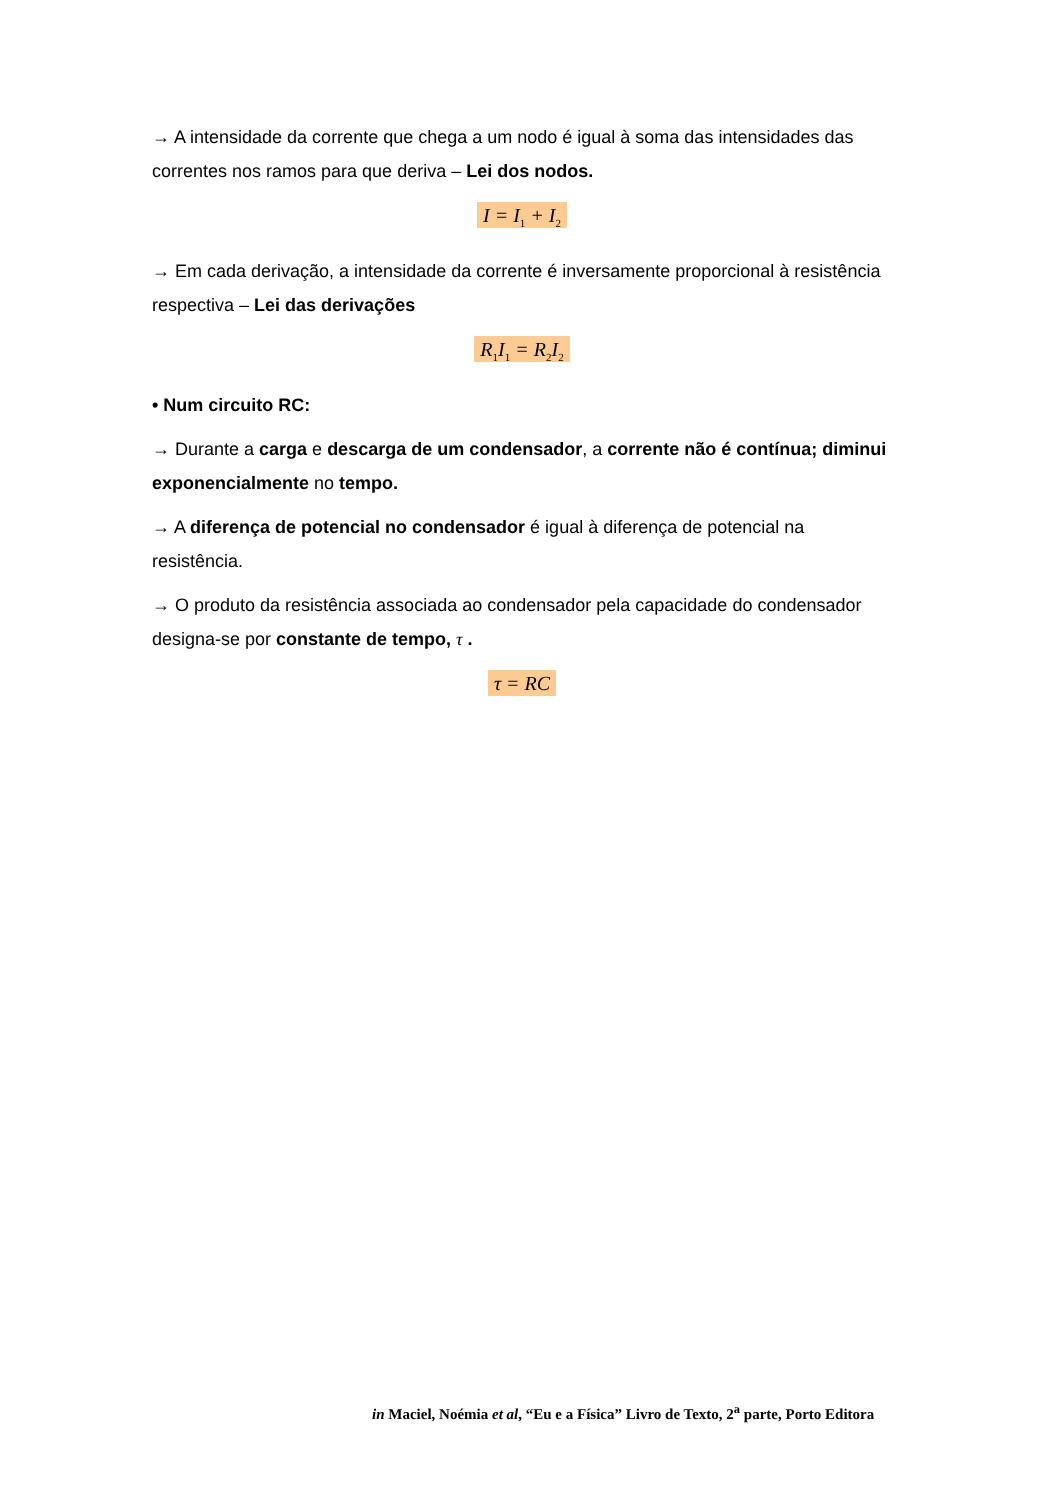→ A intensidade da corrente que chega a um nodo é igual à soma das intensidades das correntes nos ramos para que deriva – Lei dos nodos.
I = I<sub>1</sub> + I<sub>2</sub>
→ Em cada derivação, a intensidade da corrente é inversamente proporcional à resistência respectiva – Lei das derivações
R<sub>1</sub>I<sub>1</sub> = R<sub>2</sub>I<sub>2</sub>
• Num circuito RC:
→ Durante a carga e descarga de um condensador, a corrente não é contínua; diminui exponencialmente no tempo.
→ A diferença de potencial no condensador é igual à diferença de potencial na resistência.
→ O produto da resistência associada ao condensador pela capacidade do condensador designa-se por constante de tempo, τ .
τ = RC
in Maciel, Noémia et al, “Eu e a Física” Livro de Texto, 2<sup>a</sup> parte, Porto Editora